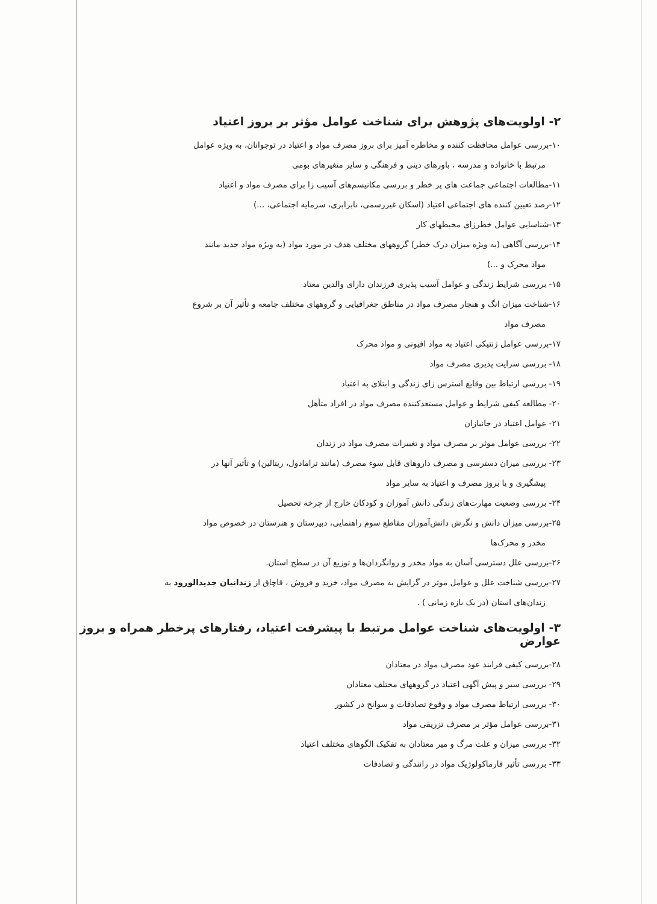۲- اولویت‌های پژوهش برای شناخت عوامل مؤثر بر بروز اعتیاد
۱۰-بررسی عوامل محافظت کننده و مخاطره آمیز برای بروز مصرف مواد و اعتیاد در توجوانان، به ویژه عوامل
مرتبط با خانواده و مدرسه ، باورهای دینی و فرهنگی و سایر متغیرهای بومی
۱۱-مطالعات اجتماعی جماعت های پر خطر و بررسی مکانیسم‌های آسیب زا برای مصرف مواد و اعتیاد
۱۲-رصد تعیین کننده های اجتماعی اعتیاد (اسکان غیررسمی، نابرابری، سرمایه اجتماعی، ...)
۱۳-شناسایی عوامل خطرزای محیطهای کار
۱۴-بررسی آگاهی (به ویژه میزان درک خطر) گروههای مختلف هدف در مورد مواد (به ویژه مواد جدید مانند
مواد محرک و ...)
۱۵- بررسی شرایط زندگی و عوامل آسیب پذیری فرزندان دارای والدین معتاد
۱۶-شناخت میزان انگ و هنجار مصرف مواد در مناطق جغرافیایی و گروههای مختلف جامعه و تأثیر آن بر شروع
مصرف مواد
۱۷-بررسی عوامل ژنتیکی اعتیاد به مواد افیونی و مواد محرک
۱۸- بررسی سرایت پذیری مصرف مواد
۱۹- بررسی ارتباط بین وقایع استرس زای زندگی و ابتلای به اعتیاد
۲۰- مطالعه کیفی شرایط و عوامل مستعدکننده مصرف مواد در افراد متأهل
۲۱- عوامل اعتیاد در جانبازان
۲۲- بررسی عوامل موثر بر مصرف مواد و تغییرات مصرف مواد در زندان
۲۳- بررسی میزان دسترسی و مصرف داروهای قابل سوء مصرف (مانند ترامادول، ریتالین) و تأثیر آنها در
پیشگیری و یا بروز مصرف و اعتیاد به سایر مواد
۲۴- بررسی وضعیت مهارت‌های زندگی دانش آموزان و کودکان خارج از چرخه تحصیل
۲۵-بررسی میزان دانش و نگرش دانش‌آموزان مقاطع سوم راهنمایی، دبیرستان و هنرستان در خصوص مواد
مخدر و محرک‌ها
۲۶-بررسی علل دسترسی آسان به مواد مخدر و روانگردان‌ها و توزیع آن در سطح استان.
۲۷-بررسی شناخت علل و عوامل موثر در گرایش به مصرف مواد، خرید و فروش ، قاچاق از زندانیان جدیدالورود به
زندان‌های استان (در یک بازه زمانی ) .
۳- اولویت‌های شناخت عوامل مرتبط با پیشرفت اعتیاد، رفتارهای پرخطر همراه و بروز عوارض
۲۸-بررسی کیفی فرایند عود مصرف مواد در معتادان
۲۹- بررسی سیر و پیش آگهی اعتیاد در گروههای مختلف معتادان
۳۰- بررسی ارتباط مصرف مواد و وقوع تصادفات و سوانح در کشور
۳۱-بررسی عوامل مؤثر بر مصرف تزریقی مواد
۳۲- بررسی میزان و علت مرگ و میر معتادان به تفکیک الگوهای مختلف اعتیاد
۳۳- بررسی تأثیر فارماکولوژیک مواد در رانندگی و تصادفات